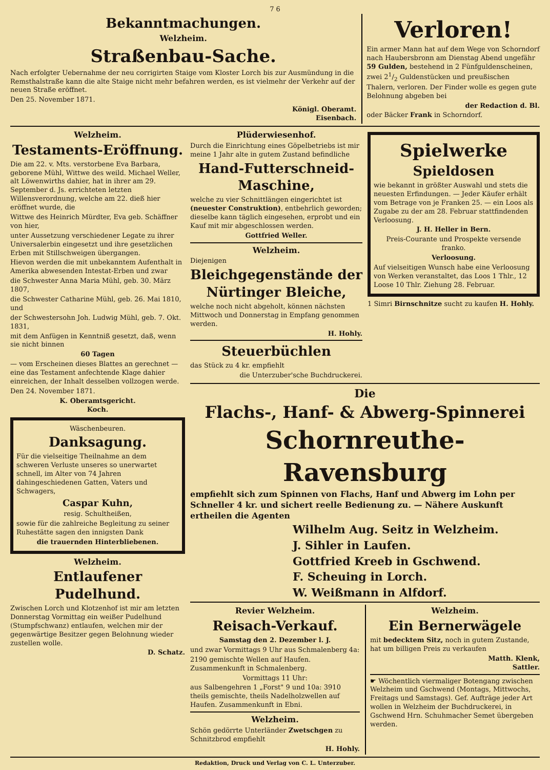7 6
Bekanntmachungen.
Welzheim.
Straßenbau-Sache.
Nach erfolgter Uebernahme der neu corrigirten Staige vom Kloster Lorch bis zur Ausmündung in die Remsthalstraße kann die alte Staige nicht mehr befahren werden, es ist vielmehr der Verkehr auf der neuen Straße eröffnet.
Den 25. November 1871.
Königl. Oberamt.
Eisenbach.
Verloren!
Ein armer Mann hat auf dem Wege von Schorndorf nach Haubersbronn am Dienstag Abend ungefähr 59 Gulden, bestehend in 2 Fünfguldenscheinen, zwei 21/2 Guldenstücken und preußischen Thalern, verloren. Der Finder wolle es gegen gute Belohnung abgeben bei
der Redaction d. Bl.
oder Bäcker Frank in Schorndorf.
Welzheim.
Testaments-Eröffnung.
Die am 22. v. Mts. verstorbene Eva Barbara, geborene Mühl, Wittwe des weild. Michael Weller, alt Löwenwirths dahier, hat in ihrer am 29. September d. Js. errichteten letzten Willensverordnung, welche am 22. dieß hier eröffnet wurde, die
Wittwe des Heinrich Mürdter, Eva geb. Schäffner von hier,
unter Aussetzung verschiedener Legate zu ihrer Universalerbin eingesetzt und ihre gesetzlichen Erben mit Stillschweigen übergangen.
Hievon werden die mit unbekanntem Aufenthalt in Amerika abwesenden Intestat-Erben und zwar
die Schwester Anna Maria Mühl, geb. 30. März 1807,
die Schwester Catharine Mühl, geb. 26. Mai 1810, und
der Schwestersohn Joh. Ludwig Mühl, geb. 7. Okt. 1831,
mit dem Anfügen in Kenntniß gesetzt, daß, wenn sie nicht binnen
60 Tagen
— vom Erscheinen dieses Blattes an gerechnet — eine das Testament anfechtende Klage dahier einreichen, der Inhalt desselben vollzogen werde.
Den 24. November 1871.
K. Oberamtsgericht.
Koch.
Wäschenbeuren.
Danksagung.
Für die vielseitige Theilnahme an dem schweren Verluste unseres so unerwartet schnell, im Alter von 74 Jahren dahingeschiedenen Gatten, Vaters und Schwagers,
Caspar Kuhn,
resig. Schultheißen,
sowie für die zahlreiche Begleitung zu seiner Ruhestätte sagen den innigsten Dank
die trauernden Hinterbliebenen.
Welzheim.
Entlaufener Pudelhund.
Zwischen Lorch und Klotzenhof ist mir am letzten Donnerstag Vormittag ein weißer Pudelhund (Stumpfschwanz) entlaufen, welchen mir der gegenwärtige Besitzer gegen Belohnung wieder zustellen wolle.
D. Schatz.
Plüderwiesenhof.
Durch die Einrichtung eines Göpelbetriebs ist mir meine 1 Jahr alte in gutem Zustand befindliche
Hand-Futterschneid-Maschine,
welche zu vier Schnittlängen eingerichtet ist (neuester Construktion), entbehrlich geworden; dieselbe kann täglich eingesehen, erprobt und ein Kauf mit mir abgeschlossen werden.
Gottfried Weller.
Welzheim.
Diejenigen
Bleichgegenstände der Nürtinger Bleiche,
welche noch nicht abgeholt, können nächsten Mittwoch und Donnerstag in Empfang genommen werden.
H. Hohly.
Steuerbüchlen
das Stück zu 4 kr. empfiehlt
die Unterzuber'sche Buchdruckerei.
Spielwerke
Spieldosen
wie bekannt in größter Auswahl und stets die neuesten Erfindungen. — Jeder Käufer erhält vom Betrage von je Franken 25. — ein Loos als Zugabe zu der am 28. Februar stattfindenden Verloosung.
J. H. Heller in Bern.
Preis-Courante und Prospekte versende franko.
Verloosung.
Auf vielseitigen Wunsch habe eine Verloosung von Werken veranstaltet, das Loos 1 Thlr., 12 Loose 10 Thlr. Ziehung 28. Februar.
1 Simri Birnschnitze sucht zu kaufen H. Hohly.
Die
Flachs-, Hanf- & Abwerg-Spinnerei
Schornreuthe-Ravensburg
empfiehlt sich zum Spinnen von Flachs, Hanf und Abwerg im Lohn per Schneller 4 kr. und sichert reelle Bedienung zu. — Nähere Auskunft ertheilen die Agenten
Wilhelm Aug. Seitz in Welzheim.
J. Sihler in Laufen.
Gottfried Kreeb in Gschwend.
F. Scheuing in Lorch.
W. Weißmann in Alfdorf.
Revier Welzheim.
Reisach-Verkauf.
Samstag den 2. Dezember l. J.
und zwar Vormittags 9 Uhr aus Schmalenberg 4a:
2190 gemischte Wellen auf Haufen. Zusammenkunft in Schmalenberg.
Vormittags 11 Uhr:
aus Salbengehren 1 „Forst" 9 und 10a: 3910 theils gemischte, theils Nadelholzwellen auf Haufen. Zusammenkunft in Ebni.
Welzheim.
Schön gedörrte Unterländer Zwetschgen zu Schnitzbrod empfiehlt
H. Hohly.
Welzheim.
Ein Bernerwägele
mit bedecktem Sitz, noch in gutem Zustande, hat um billigen Preis zu verkaufen
Matth. Klenk,
Sattler.
☛ Wöchentlich viermaliger Botengang zwischen Welzheim und Gschwend (Montags, Mittwochs, Freitags und Samstags). Gef. Aufträge jeder Art wollen in Welzheim der Buchdruckerei, in Gschwend Hrn. Schuhmacher Semet übergeben werden.
Redaktion, Druck und Verlag von C. L. Unterzuber.